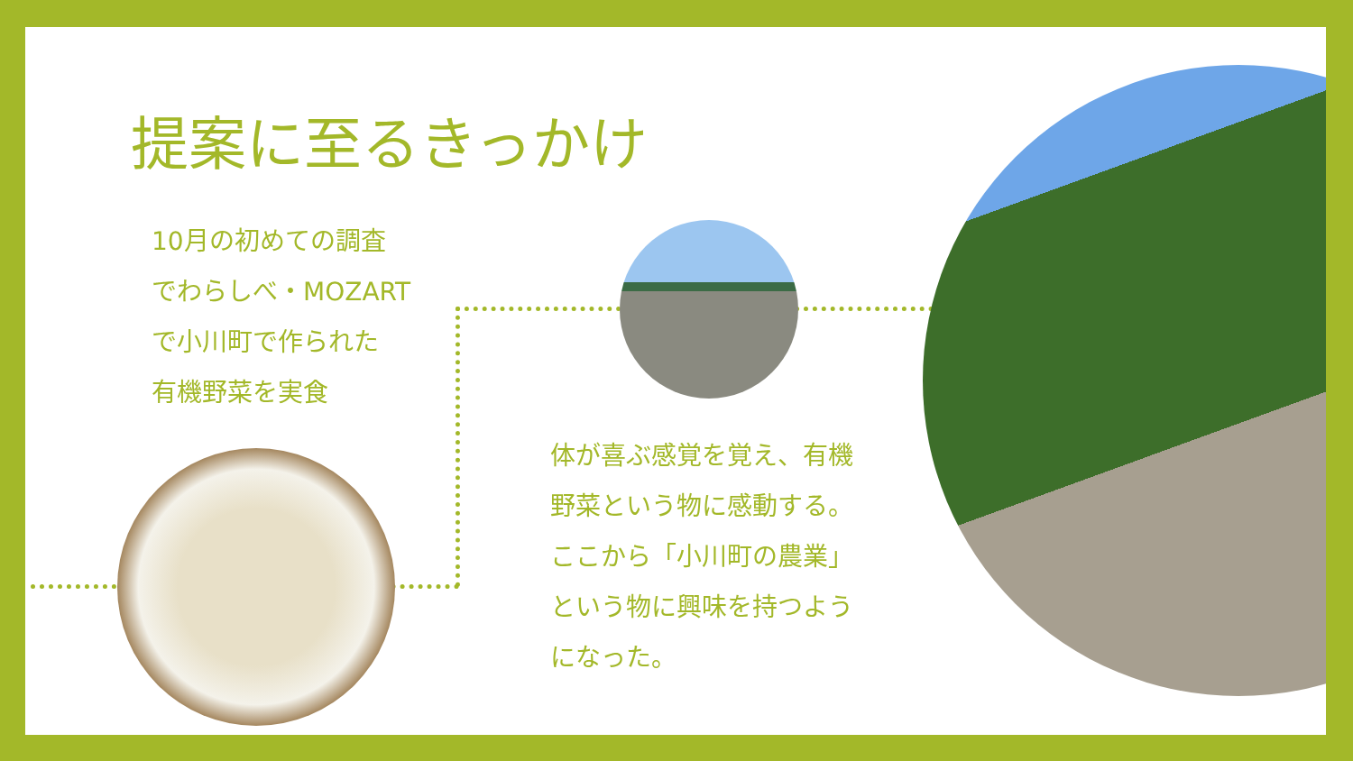提案に至るきっかけ
10月の初めての調査
でわらしべ・MOZART
で小川町で作られた
有機野菜を実食
体が喜ぶ感覚を覚え、有機
野菜という物に感動する。
ここから「小川町の農業」
という物に興味を持つよう
になった。